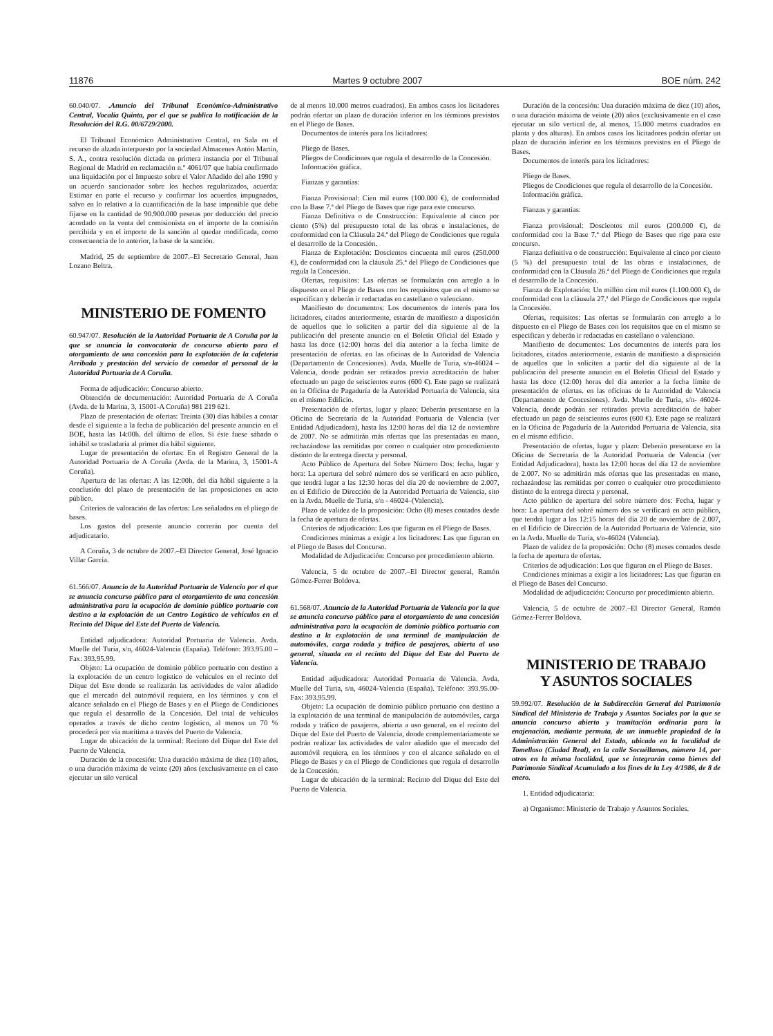11876 Martes 9 octubre 2007 BOE núm. 242
60.040/07. .Anuncio del Tribunal Económico-Administrativo Central, Vocalía Quinta, por el que se publica la notificación de la Resolución del R.G. 00/6729/2000.
El Tribunal Económico Administrativo Central, en Sala en el recurso de alzada interpuesto por la sociedad Almacenes Antón Martín, S. A., contra resolución dictada en primera instancia por el Tribunal Regional de Madrid en reclamación n.º 4061/07 que había confirmado una liquidación por el Impuesto sobre el Valor Añadido del año 1990 y un acuerdo sancionador sobre los hechos regularizados, acuerda: Estimar en parte el recurso y confirmar los acuerdos impugnados, salvo en lo relativo a la cuantificación de la base imponible que debe fijarse en la cantidad de 90.900.000 pesetas por deducción del precio acordado en la venta del comisionista en el importe de la comisión percibida y en el importe de la sanción al quedar modificada, como consecuencia de lo anterior, la base de la sanción.
Madrid, 25 de septiembre de 2007.–El Secretario General, Juan Lozano Beltra.
MINISTERIO DE FOMENTO
60.947/07. Resolución de la Autoridad Portuaria de A Coruña por la que se anuncia la convocatoria de concurso abierto para el otorgamiento de una concesión para la explotación de la cafetería Arribada y prestación del servicio de comedor al personal de la Autoridad Portuaria de A Coruña.
Forma de adjudicación: Concurso abierto.
Obtención de documentación: Autoridad Portuaria de A Coruña (Avda. de la Marina, 3, 15001-A Coruña) 981 219 621.
Plazo de presentación de ofertas: Treinta (30) días hábiles a contar desde el siguiente a la fecha de publicación del presente anuncio en el BOE, hasta las 14:00h. del último de ellos. Si éste fuese sábado o inhábil se trasladaría al primer día hábil siguiente.
Lugar de presentación de ofertas: En el Registro General de la Autoridad Portuaria de A Coruña (Avda. de la Marina, 3, 15001-A Coruña).
Apertura de las ofertas: A las 12:00h. del día hábil siguiente a la conclusión del plazo de presentación de las proposiciones en acto público.
Criterios de valoración de las ofertas: Los señalados en el pliego de bases.
Los gastos del presente anuncio correrán por cuenta del adjudicatario.
A Coruña, 3 de octubre de 2007.–El Director General, José Ignacio Villar García.
61.566/07. Anuncio de la Autoridad Portuaria de Valencia por el que se anuncia concurso público para el otorgamiento de una concesión administrativa para la ocupación de dominio público portuario con destino a la explotación de un Centro Logístico de vehículos en el Recinto del Dique del Este del Puerto de Valencia.
Entidad adjudicadora: Autoridad Portuaria de Valencia. Avda. Muelle del Turia, s/n, 46024-Valencia (España). Teléfono: 393.95.00 – Fax: 393.95.99.
Objeto: La ocupación de dominio público portuario con destino a la explotación de un centro logístico de vehículos en el recinto del Dique del Este donde se realizarán las actividades de valor añadido que el mercado del automóvil requiera, en los términos y con el alcance señalado en el Pliego de Bases y en el Pliego de Condiciones que regula el desarrollo de la Concesión. Del total de vehículos operados a través de dicho centro logístico, al menos un 70 % procederá por vía marítima a través del Puerto de Valencia.
Lugar de ubicación de la terminal: Recinto del Dique del Este del Puerto de Valencia.
Duración de la concesión: Una duración máxima de diez (10) años, o una duración máxima de veinte (20) años (exclusivamente en el caso ejecutar un silo vertical
de al menos 10.000 metros cuadrados). En ambos casos los licitadores podrán ofertar un plazo de duración inferior en los términos previstos en el Pliego de Bases.
Documentos de interés para los licitadores:
Pliego de Bases.
Pliegos de Condiciones que regula el desarrollo de la Concesión.
Información gráfica.
Fianzas y garantías:
Fianza Provisional: Cien mil euros (100.000 €), de conformidad con la Base 7.ª del Pliego de Bases que rige para este concurso.
Fianza Definitiva o de Construcción: Equivalente al cinco por ciento (5%) del presupuesto total de las obras e instalaciones, de conformidad con la Cláusula 24.ª del Pliego de Condiciones que regula el desarrollo de la Concesión.
Fianza de Explotación: Doscientos cincuenta mil euros (250.000 €), de conformidad con la cláusula 25.ª del Pliego de Condiciones que regula la Concesión.
Ofertas, requisitos: Las ofertas se formularán con arreglo a lo dispuesto en el Pliego de Bases con los requisitos que en el mismo se especifican y deberán ir redactadas en castellano o valenciano.
Manifiesto de documentos: Los documentos de interés para los licitadores, citados anteriormente, estarán de manifiesto a disposición de aquellos que lo soliciten a partir del día siguiente al de la publicación del presente anuncio en el Boletín Oficial del Estado y hasta las doce (12:00) horas del día anterior a la fecha límite de presentación de ofertas. en las oficinas de la Autoridad de Valencia (Departamento de Concesiones). Avda. Muelle de Turia, s/n-46024 – Valencia, donde podrán ser retirados previa acreditación de haber efectuado un pago de seiscientos euros (600 €). Este pago se realizará en la Oficina de Pagaduría de la Autoridad Portuaria de Valencia, sita en el mismo Edificio.
Presentación de ofertas, lugar y plazo: Deberán presentarse en la Oficina de Secretaría de la Autoridad Portuaria de Valencia (ver Entidad Adjudicadora), hasta las 12:00 horas del día 12 de noviembre de 2007. No se admitirán más ofertas que las presentadas en mano, rechazándose las remitidas por correo o cualquier otro procedimiento distinto de la entrega directa y personal.
Acto Público de Apertura del Sobre Número Dos: fecha, lugar y hora: La apertura del sobré número dos se verificará en acto público, que tendrá lugar a las 12:30 horas del día 20 de noviembre de 2.007, en el Edificio de Dirección de la Autoridad Portuaria de Valencia, sito en la Avda. Muelle de Turia, s/n - 46024–(Valencia).
Plazo de validez de la proposición: Ocho (8) meses contados desde la fecha de apertura de ofertas.
Criterios de adjudicación: Los que figuran en el Pliego de Bases.
Condiciones mínimas a exigir a los licitadores: Las que figuran en el Pliego de Bases del Concurso.
Modalidad de Adjudicación: Concurso por procedimiento abierto.
Valencia, 5 de octubre de 2007.–El Director general, Ramón Gómez-Ferrer Boldova.
61.568/07. Anuncio de la Autoridad Portuaria de Valencia por la que se anuncia concurso público para el otorgamiento de una concesión administrativa para la ocupación de dominio público portuario con destino a la explotación de una terminal de manipulación de automóviles, carga rodada y tráfico de pasajeros, abierta al uso general, situada en el recinto del Dique del Este del Puerto de Valencia.
Entidad adjudicadora: Autoridad Portuaria de Valencia. Avda. Muelle del Turia, s/n, 46024-Valencia (España). Teléfono: 393.95.00-Fax: 393.95.99.
Objeto: La ocupación de dominio público portuario con destino a la explotación de una terminal de manipulación de automóviles, carga rodada y tráfico de pasajeros, abierta a uso general, en el recinto del Dique del Este del Puerto de Valencia, donde complementariamente se podrán realizar las actividades de valor añadido que el mercado del automóvil requiera, en los términos y con el alcance señalado en el Pliego de Bases y en el Pliego de Condiciones que regula el desarrollo de la Concesión.
Lugar de ubicación de la terminal: Recinto del Dique del Este del Puerto de Valencia.
Duración de la concesión: Una duración máxima de diez (10) años, o una duración máxima de veinte (20) años (exclusivamente en el caso ejecutar un silo vertical de, al menos, 15.000 metros cuadrados en planta y dos alturas). En ambos casos los licitadores podrán ofertar un plazo de duración inferior en los términos previstos en el Pliego de Bases.
Documentos de interés para los licitadores:
Pliego de Bases.
Pliegos de Condiciones que regula el desarrollo de la Concesión.
Información gráfica.
Fianzas y garantías:
Fianza provisional: Doscientos mil euros (200.000 €), de conformidad con la Base 7.ª del Pliego de Bases que rige para este concurso.
Fianza definitiva o de construcción: Equivalente al cinco por ciento (5 %) del presupuesto total de las obras e instalaciones, de conformidad con la Cláusula 26.ª del Pliego de Condiciones que regula el desarrollo de la Concesión.
Fianza de Explotación: Un millón cien mil euros (1.100.000 €), de conformidad con la cláusula 27.ª del Pliego de Condiciones que regula la Concesión.
Ofertas, requisitos: Las ofertas se formularán con arreglo a lo dispuesto en el Pliego de Bases con los requisitos que en el mismo se especifican y deberán ir redactadas en castellano o valenciano.
Manifiesto de documentos: Los documentos de interés para los licitadores, citados anteriormente, estarán de manifiesto a disposición de aquellos que lo soliciten a partir del día siguiente al de la publicación del presente anuncio en el Boletín Oficial del Estado y hasta las doce (12:00) horas del día anterior a la fecha límite de presentación de ofertas. en las oficinas de la Autoridad de Valencia (Departamento de Concesiones). Avda. Muelle de Turia, s/n- 46024-Valencia, donde podrán ser retirados previa acreditación de haber efectuado un pago de seiscientos euros (600 €). Este pago se realizará en la Oficina de Pagaduría de la Autoridad Portuaria de Valencia, sita en el mismo edificio.
Presentación de ofertas, lugar y plazo: Deberán presentarse en la Oficina de Secretaría de la Autoridad Portuaria de Valencia (ver Entidad Adjudicadora), hasta las 12:00 horas del día 12 de noviembre de 2.007. No se admitirán más ofertas que las presentadas en mano, rechazándose las remitidas por correo o cualquier otro procedimiento distinto de la entrega directa y personal.
Acto público de apertura del sobre número dos: Fecha, lugar y hora: La apertura del sobré número dos se verificará en acto público, que tendrá lugar a las 12:15 horas del día 20 de noviembre de 2.007, en el Edificio de Dirección de la Autoridad Portuaria de Valencia, sito en la Avda. Muelle de Turia, s/n-46024 (Valencia).
Plazo de validez de la proposición: Ocho (8) meses contados desde la fecha de apertura de ofertas.
Criterios de adjudicación: Los que figuran en el Pliego de Bases.
Condiciones mínimas a exigir a los licitadores: Las que figuran en el Pliego de Bases del Concurso.
Modalidad de adjudicación: Concurso por procedimiento abierto.
Valencia, 5 de octubre de 2007.–El Director General, Ramón Gómez-Ferrer Boldova.
MINISTERIO DE TRABAJO
Y ASUNTOS SOCIALES
59.992/07. Resolución de la Subdirección General del Patrimonio Sindical del Ministerio de Trabajo y Asuntos Sociales por la que se anuncia concurso abierto y tramitación ordinaria para la enajenación, mediante permuta, de un inmueble propiedad de la Administración General del Estado, ubicado en la localidad de Tomelloso (Ciudad Real), en la calle Socuéllamos, número 14, por otros en la misma localidad, que se integrarán como bienes del Patrimonio Sindical Acumulado a los fines de la Ley 4/1986, de 8 de enero.
1. Entidad adjudicataria:
a) Organismo: Ministerio de Trabajo y Asuntos Sociales.